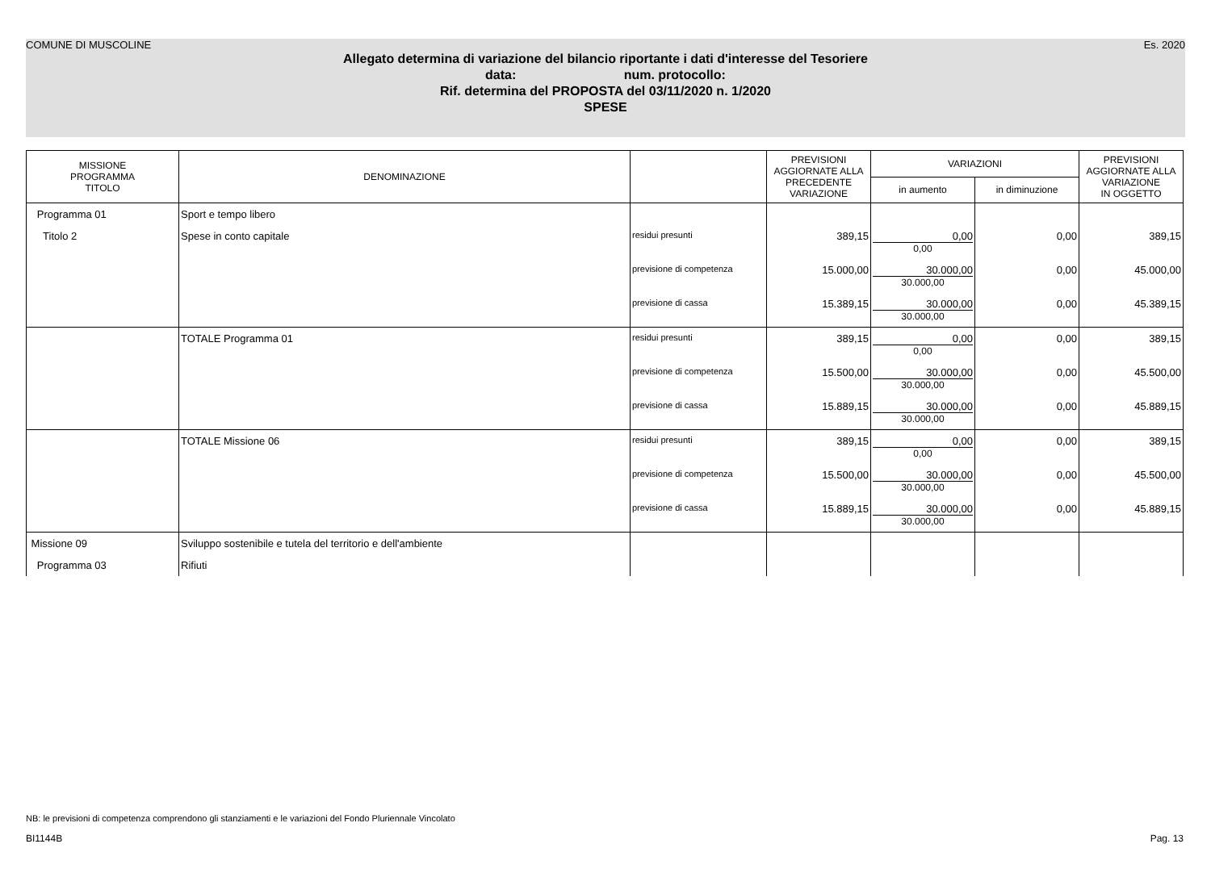COMUNE DI MUSCOLINE Es. 2020
Allegato determina di variazione del bilancio riportante i dati d'interesse del Tesoriere
data: num. protocollo:
Rif. determina del PROPOSTA del 03/11/2020 n. 1/2020
SPESE
| MISSIONE PROGRAMMA TITOLO | DENOMINAZIONE | | PREVISIONI AGGIORNATE ALLA PRECEDENTE VARIAZIONE | VARIAZIONI | | PREVISIONI AGGIORNATE ALLA VARIAZIONE IN OGGETTO |
| --- | --- | --- | --- | --- | --- | --- |
| | | | | in aumento | in diminuzione | |
| Programma 01 | Sport e tempo libero | | | | | |
| Titolo 2 | Spese in conto capitale | residui presunti | 389,15 | 0,00 0,00 | 0,00 | 389,15 |
| | | previsione di competenza | 15.000,00 | 30.000,00 30.000,00 | 0,00 | 45.000,00 |
| | | previsione di cassa | 15.389,15 | 30.000,00 30.000,00 | 0,00 | 45.389,15 |
| | TOTALE Programma 01 | residui presunti | 389,15 | 0,00 0,00 | 0,00 | 389,15 |
| | | previsione di competenza | 15.500,00 | 30.000,00 30.000,00 | 0,00 | 45.500,00 |
| | | previsione di cassa | 15.889,15 | 30.000,00 30.000,00 | 0,00 | 45.889,15 |
| | TOTALE Missione 06 | residui presunti | 389,15 | 0,00 0,00 | 0,00 | 389,15 |
| | | previsione di competenza | 15.500,00 | 30.000,00 30.000,00 | 0,00 | 45.500,00 |
| | | previsione di cassa | 15.889,15 | 30.000,00 30.000,00 | 0,00 | 45.889,15 |
| Missione 09 | Sviluppo sostenibile e tutela del territorio e dell'ambiente | | | | | |
| Programma 03 | Rifiuti | | | | | |
NB: le previsioni di competenza comprendono gli stanziamenti e le variazioni del Fondo Pluriennale Vincolato
BI1144B Pag. 13